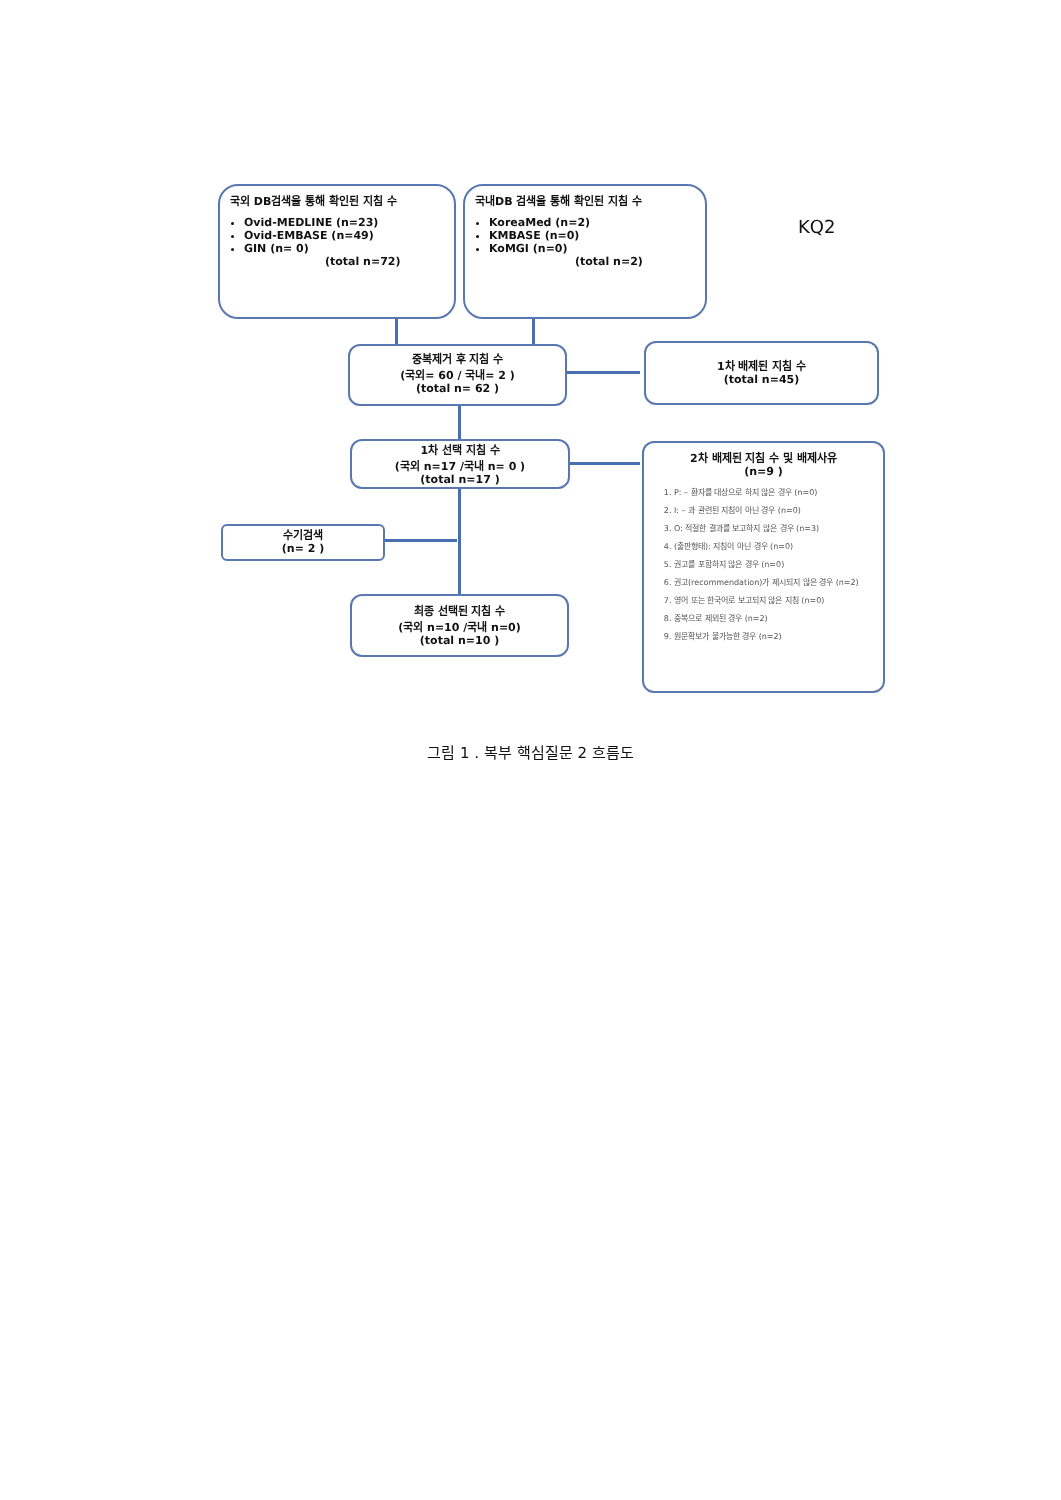국외 DB검색을 통해 확인된 지침 수
Ovid-MEDLINE (n=23)
Ovid-EMBASE (n=49)
GIN (n= 0)
(total n=72)
국내DB 검색을 통해 확인된 지침 수
KoreaMed (n=2)
KMBASE (n=0)
KoMGI (n=0)
(total n=2)
KQ2
중복제거 후 지침 수
(국외= 60 / 국내= 2 )
(total n= 62 )
1차 배제된 지침 수
(total n=45)
1차 선택 지침 수
(국외 n=17 /국내 n= 0 )
(total n=17 )
2차 배제된 지침 수 및 배제사유
(n=9 )
1. P: – 환자를 대상으로 하지 않은 경우 (n=0)
2. I: – 과 관련된 지침이 아닌 경우 (n=0)
3. O: 적절한 결과를 보고하지 않은 경우 (n=3)
4. (출판형태): 지침이 아닌 경우 (n=0)
5. 권고를 포함하지 않은 경우 (n=0)
6. 권고(recommendation)가 제시되지 않은 경우 (n=2)
7. 영어 또는 한국어로 보고되지 않은 지침 (n=0)
8. 중복으로 제외된 경우 (n=2)
9. 원문확보가 불가능한 경우 (n=2)
수기검색
(n= 2 )
최종 선택된 지침 수
(국외 n=10 /국내 n=0)
(total n=10 )
그림 1 . 복부 핵심질문 2 흐름도